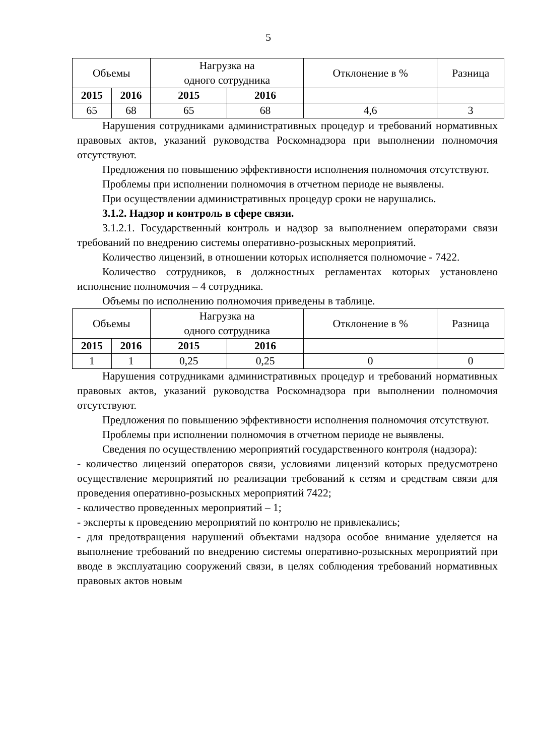5
| Объемы | | Нагрузка на одного сотрудника | | Отклонение в % | Разница |
| --- | --- | --- | --- | --- | --- |
| 2015 | 2016 | 2015 | 2016 | | |
| 65 | 68 | 65 | 68 | 4,6 | 3 |
Нарушения сотрудниками административных процедур и требований нормативных правовых актов, указаний руководства Роскомнадзора при выполнении полномочия отсутствуют.
Предложения по повышению эффективности исполнения полномочия отсутствуют.
Проблемы при исполнении полномочия в отчетном периоде не выявлены.
При осуществлении административных процедур сроки не нарушались.
3.1.2. Надзор и контроль в сфере связи.
3.1.2.1. Государственный контроль и надзор за выполнением операторами связи требований по внедрению системы оперативно-розыскных мероприятий.
Количество лицензий, в отношении которых исполняется полномочие - 7422.
Количество сотрудников, в должностных регламентах которых установлено исполнение полномочия – 4 сотрудника.
Объемы по исполнению полномочия приведены в таблице.
| Объемы | | Нагрузка на одного сотрудника | | Отклонение в % | Разница |
| --- | --- | --- | --- | --- | --- |
| 2015 | 2016 | 2015 | 2016 | | |
| 1 | 1 | 0,25 | 0,25 | 0 | 0 |
Нарушения сотрудниками административных процедур и требований нормативных правовых актов, указаний руководства Роскомнадзора при выполнении полномочия отсутствуют.
Предложения по повышению эффективности исполнения полномочия отсутствуют.
Проблемы при исполнении полномочия в отчетном периоде не выявлены.
Сведения по осуществлению мероприятий государственного контроля (надзора):
- количество лицензий операторов связи, условиями лицензий которых предусмотрено осуществление мероприятий по реализации требований к сетям и средствам связи для проведения оперативно-розыскных мероприятий 7422;
- количество проведенных мероприятий – 1;
- эксперты к проведению мероприятий по контролю не привлекались;
- для предотвращения нарушений объектами надзора особое внимание уделяется на выполнение требований по внедрению системы оперативно-розыскных мероприятий при вводе в эксплуатацию сооружений связи, в целях соблюдения требований нормативных правовых актов новым